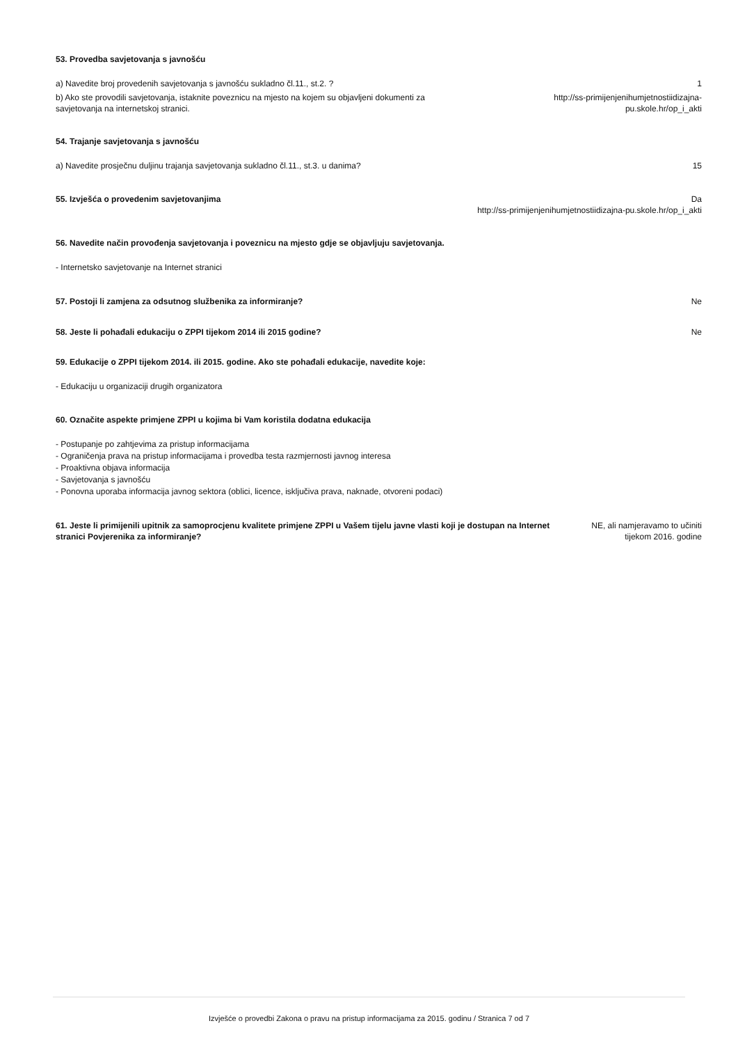53. Provedba savjetovanja s javnošću
a) Navedite broj provedenih savjetovanja s javnošću sukladno čl.11., st.2. ? 1
b) Ako ste provodili savjetovanja, istaknite poveznicu na mjesto na kojem su objavljeni dokumenti za savjetovanja na internetskoj stranici. http://ss-primijenjenihumjetnostiidizajna-pu.skole.hr/op_i_akti
54. Trajanje savjetovanja s javnošću
a) Navedite prosječnu duljinu trajanja savjetovanja sukladno čl.11., st.3. u danima? 15
55. Izvješća o provedenim savjetovanjima Da
http://ss-primijenjenihumjetnostiidizajna-pu.skole.hr/op_i_akti
56. Navedite način provođenja savjetovanja i poveznicu na mjesto gdje se objavljuju savjetovanja.
- Internetsko savjetovanje na Internet stranici
57. Postoji li zamjena za odsutnog službenika za informiranje? Ne
58. Jeste li pohađali edukaciju o ZPPI tijekom 2014 ili 2015 godine? Ne
59. Edukacije o ZPPI tijekom 2014. ili 2015. godine. Ako ste pohađali edukacije, navedite koje:
- Edukaciju u organizaciji drugih organizatora
60. Označite aspekte primjene ZPPI u kojima bi Vam koristila dodatna edukacija
- Postupanje po zahtjevima za pristup informacijama
- Ograničenja prava na pristup informacijama i provedba testa razmjernosti javnog interesa
- Proaktivna objava informacija
- Savjetovanja s javnošću
- Ponovna uporaba informacija javnog sektora (oblici, licence, isključiva prava, naknade, otvoreni podaci)
61. Jeste li primijenili upitnik za samoprocjenu kvalitete primjene ZPPI u Vašem tijelu javne vlasti koji je dostupan na Internet stranici Povjerenika za informiranje? NE, ali namjeravamo to učiniti
tijekom 2016. godine
Izvješće o provedbi Zakona o pravu na pristup informacijama za 2015. godinu / Stranica 7 od 7